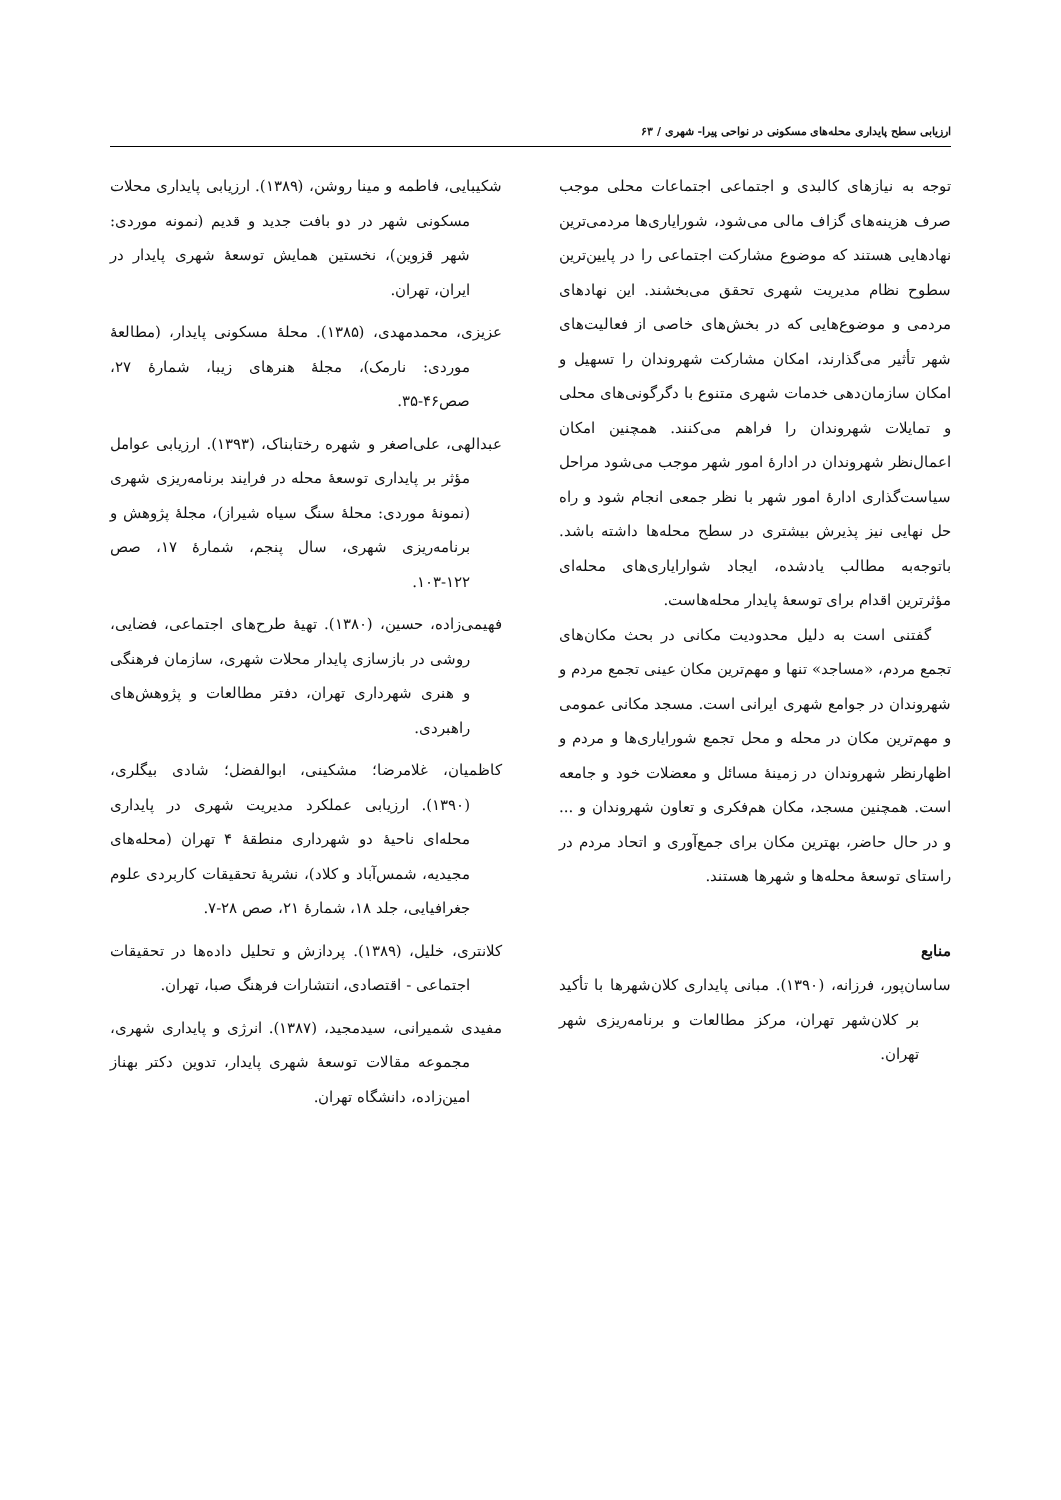ارزیابی سطح پایداری محله‌های مسکونی در نواحی پیرا- شهری / ۶۳
توجه به نیازهای کالبدی و اجتماعی اجتماعات محلی موجب صرف هزینه‌های گزاف مالی می‌شود، شورایاری‌ها مردمی‌ترین نهادهایی هستند که موضوع مشارکت اجتماعی را در پایین‌ترین سطوح نظام مدیریت شهری تحقق می‌بخشند. این نهادهای مردمی و موضوع‌هایی که در بخش‌های خاصی از فعالیت‌های شهر تأثیر می‌گذارند، امکان مشارکت شهروندان را تسهیل و امکان سازمان‌دهی خدمات شهری متنوع با دگرگونی‌های محلی و تمایلات شهروندان را فراهم می‌کنند. همچنین امکان اعمال‌نظر شهروندان در ادارهٔ امور شهر موجب می‌شود مراحل سیاست‌گذاری ادارهٔ امور شهر با نظر جمعی انجام شود و راه حل نهایی نیز پذیرش بیشتری در سطح محله‌ها داشته باشد. باتوجه‌به مطالب یادشده، ایجاد شوارایاری‌های محله‌ای مؤثرترین اقدام برای توسعهٔ پایدار محله‌هاست.
گفتنی است به دلیل محدودیت مکانی در بحث مکان‌های تجمع مردم، «مساجد» تنها و مهم‌ترین مکان عینی تجمع مردم و شهروندان در جوامع شهری ایرانی است. مسجد مکانی عمومی و مهم‌ترین مکان در محله و محل تجمع شورایاری‌ها و مردم و اظهارنظر شهروندان در زمینهٔ مسائل و معضلات خود و جامعه است. همچنین مسجد، مکان هم‌فکری و تعاون شهروندان و ... و در حال حاضر، بهترین مکان برای جمع‌آوری و اتحاد مردم در راستای توسعهٔ محله‌ها و شهرها هستند.
منابع
ساسان‌پور، فرزانه، (۱۳۹۰). مبانی پایداری کلان‌شهرها با تأکید بر کلان‌شهر تهران، مرکز مطالعات و برنامه‌ریزی شهر تهران.
شکیبایی، فاطمه و مینا روشن، (۱۳۸۹). ارزیابی پایداری محلات مسکونی شهر در دو بافت جدید و قدیم (نمونه موردی: شهر قزوین)، نخستین همایش توسعهٔ شهری پایدار در ایران، تهران.
عزیزی، محمدمهدی، (۱۳۸۵). محلهٔ مسکونی پایدار، (مطالعهٔ موردی: نارمک)، مجلهٔ هنرهای زیبا، شمارهٔ ۲۷، صص۴۶-۳۵.
عبدالهی، علی‌اصغر و شهره رختابناک، (۱۳۹۳). ارزیابی عوامل مؤثر بر پایداری توسعهٔ محله در فرایند برنامه‌ریزی شهری (نمونهٔ موردی: محلهٔ سنگ سیاه شیراز)، مجلهٔ پژوهش و برنامه‌ریزی شهری، سال پنجم، شمارهٔ ۱۷، صص ۱۲۲-۱۰۳.
فهیمی‌زاده، حسین، (۱۳۸۰). تهیهٔ طرح‌های اجتماعی، فضایی، روشی در بازسازی پایدار محلات شهری، سازمان فرهنگی و هنری شهرداری تهران، دفتر مطالعات و پژوهش‌های راهبردی.
کاظمیان، غلامرضا؛ مشکینی، ابوالفضل؛ شادی بیگلری، (۱۳۹۰). ارزیابی عملکرد مدیریت شهری در پایداری محله‌ای ناحیهٔ دو شهرداری منطقهٔ ۴ تهران (محله‌های مجیدیه، شمس‌آباد و کلاد)، نشریهٔ تحقیقات کاربردی علوم جغرافیایی، جلد ۱۸، شمارهٔ ۲۱، صص ۲۸-۷.
کلانتری، خلیل، (۱۳۸۹). پردازش و تحلیل داده‌ها در تحقیقات اجتماعی - اقتصادی، انتشارات فرهنگ صبا، تهران.
مفیدی شمیرانی، سیدمجید، (۱۳۸۷). انرژی و پایداری شهری، مجموعه مقالات توسعهٔ شهری پایدار، تدوین دکتر بهناز امین‌زاده، دانشگاه تهران.